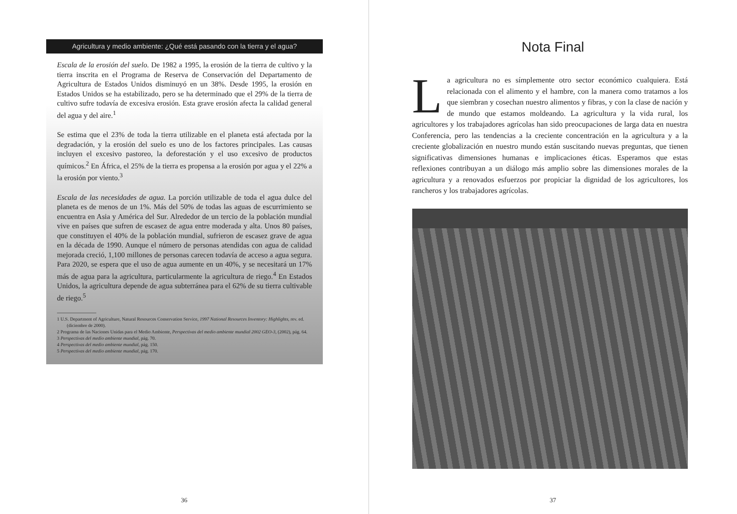Agricultura y medio ambiente: ¿Qué está pasando con la tierra y el agua?
Escala de la erosión del suelo. De 1982 a 1995, la erosión de la tierra de cultivo y la tierra inscrita en el Programa de Reserva de Conservación del Departamento de Agricultura de Estados Unidos disminuyó en un 38%. Desde 1995, la erosión en Estados Unidos se ha estabilizado, pero se ha determinado que el 29% de la tierra de cultivo sufre todavía de excesiva erosión. Esta grave erosión afecta la calidad general del agua y del aire.<sup>1</sup>
Se estima que el 23% de toda la tierra utilizable en el planeta está afectada por la degradación, y la erosión del suelo es uno de los factores principales. Las causas incluyen el excesivo pastoreo, la deforestación y el uso excesivo de productos químicos.<sup>2</sup> En África, el 25% de la tierra es propensa a la erosión por agua y el 22% a la erosión por viento.<sup>3</sup>
Escala de las necesidades de agua. La porción utilizable de toda el agua dulce del planeta es de menos de un 1%. Más del 50% de todas las aguas de escurrimiento se encuentra en Asia y América del Sur. Alrededor de un tercio de la población mundial vive en países que sufren de escasez de agua entre moderada y alta. Unos 80 países, que constituyen el 40% de la población mundial, sufrieron de escasez grave de agua en la década de 1990. Aunque el número de personas atendidas con agua de calidad mejorada creció, 1,100 millones de personas carecen todavía de acceso a agua segura. Para 2020, se espera que el uso de agua aumente en un 40%, y se necesitará un 17% más de agua para la agricultura, particularmente la agricultura de riego.<sup>4</sup> En Estados Unidos, la agricultura depende de agua subterránea para el 62% de su tierra cultivable de riego.<sup>5</sup>
1 U.S. Department of Agriculture, Natural Resources Conservation Service, 1997 National Resources Inventory: Highlights, rev. ed. (diciembre de 2000).
2 Programa de las Naciones Unidas para el Medio Ambiente, Perspectivas del medio ambiente mundial 2002 GEO-3, (2002), pág. 64.
3 Perspectivas del medio ambiente mundial, pág. 70.
4 Perspectivas del medio ambiente mundial, pág. 150.
5 Perspectivas del medio ambiente mundial, pág. 170.
36
Nota Final
La agricultura no es símplemente otro sector económico cualquiera. Está relacionada con el alimento y el hambre, con la manera como tratamos a los que siembran y cosechan nuestro alimentos y fibras, y con la clase de nación y de mundo que estamos moldeando. La agricultura y la vida rural, los agricultores y los trabajadores agrícolas han sido preocupaciones de larga data en nuestra Conferencia, pero las tendencias a la creciente concentración en la agricultura y a la creciente globalización en nuestro mundo están suscitando nuevas preguntas, que tienen significativas dimensiones humanas e implicaciones éticas. Esperamos que estas reflexiones contribuyan a un diálogo más amplio sobre las dimensiones morales de la agricultura y a renovados esfuerzos por propiciar la dignidad de los agricultores, los rancheros y los trabajadores agrícolas.
37